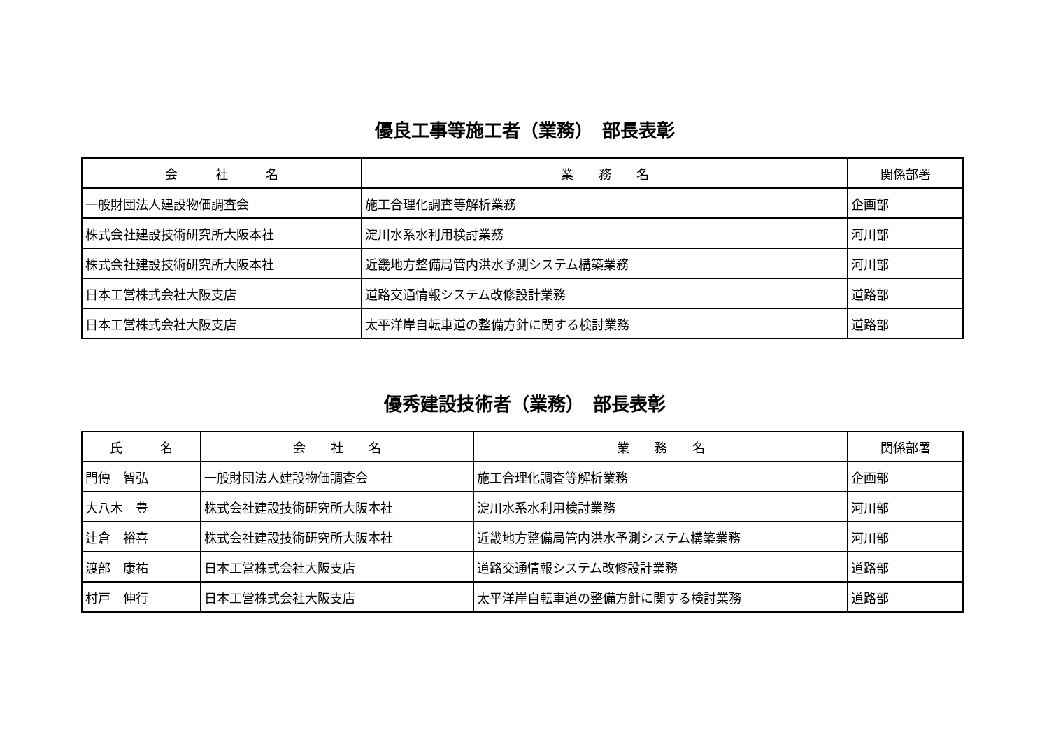優良工事等施工者（業務）　部長表彰
| 会 社 名 | 業 務 名 | 関係部署 |
| --- | --- | --- |
| 一般財団法人建設物価調査会 | 施工合理化調査等解析業務 | 企画部 |
| 株式会社建設技術研究所大阪本社 | 淀川水系水利用検討業務 | 河川部 |
| 株式会社建設技術研究所大阪本社 | 近畿地方整備局管内洪水予測システム構築業務 | 河川部 |
| 日本工営株式会社大阪支店 | 道路交通情報システム改修設計業務 | 道路部 |
| 日本工営株式会社大阪支店 | 太平洋岸自転車道の整備方針に関する検討業務 | 道路部 |
優秀建設技術者（業務）　部長表彰
| 氏 名 | 会 社 名 | 業 務 名 | 関係部署 |
| --- | --- | --- | --- |
| 門傳 智弘 | 一般財団法人建設物価調査会 | 施工合理化調査等解析業務 | 企画部 |
| 大八木 豊 | 株式会社建設技術研究所大阪本社 | 淀川水系水利用検討業務 | 河川部 |
| 辻倉 裕喜 | 株式会社建設技術研究所大阪本社 | 近畿地方整備局管内洪水予測システム構築業務 | 河川部 |
| 渡部 康祐 | 日本工営株式会社大阪支店 | 道路交通情報システム改修設計業務 | 道路部 |
| 村戸 伸行 | 日本工営株式会社大阪支店 | 太平洋岸自転車道の整備方針に関する検討業務 | 道路部 |